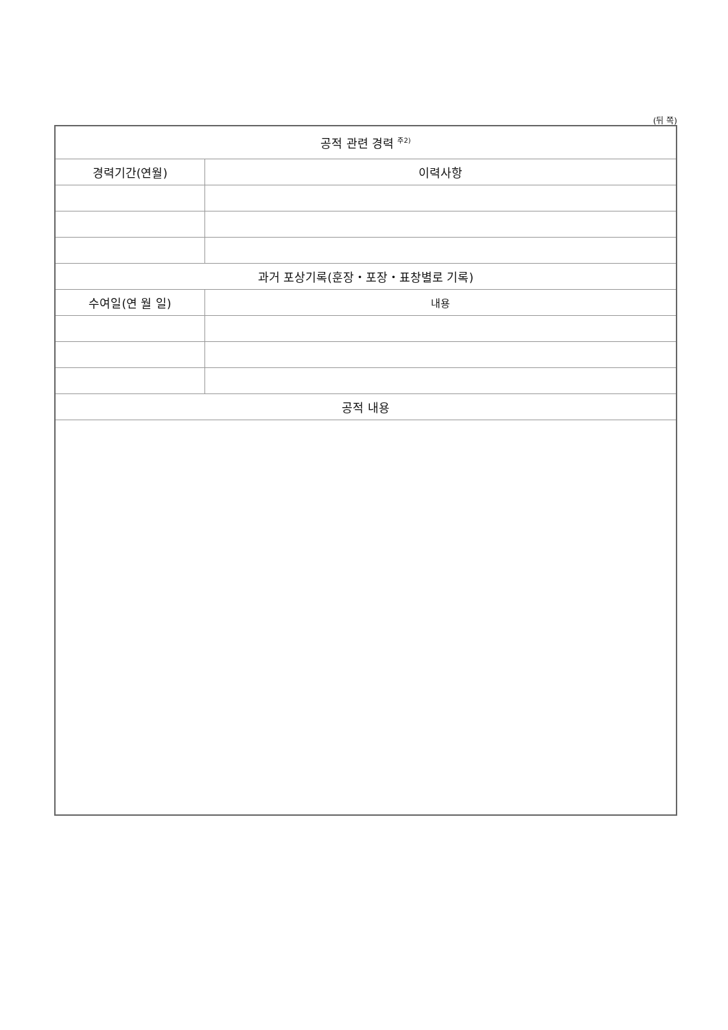(뒤 쪽)
| 공적 관련 경력 <sup>주2)</sup> | |
| --- | --- |
| 경력기간(연월) | 이력사항 |
| 과거 포상기록(훈장・포장・표창별로 기록) | |
| 수여일(연 월 일) | 내용 |
| 공적 내용 | |